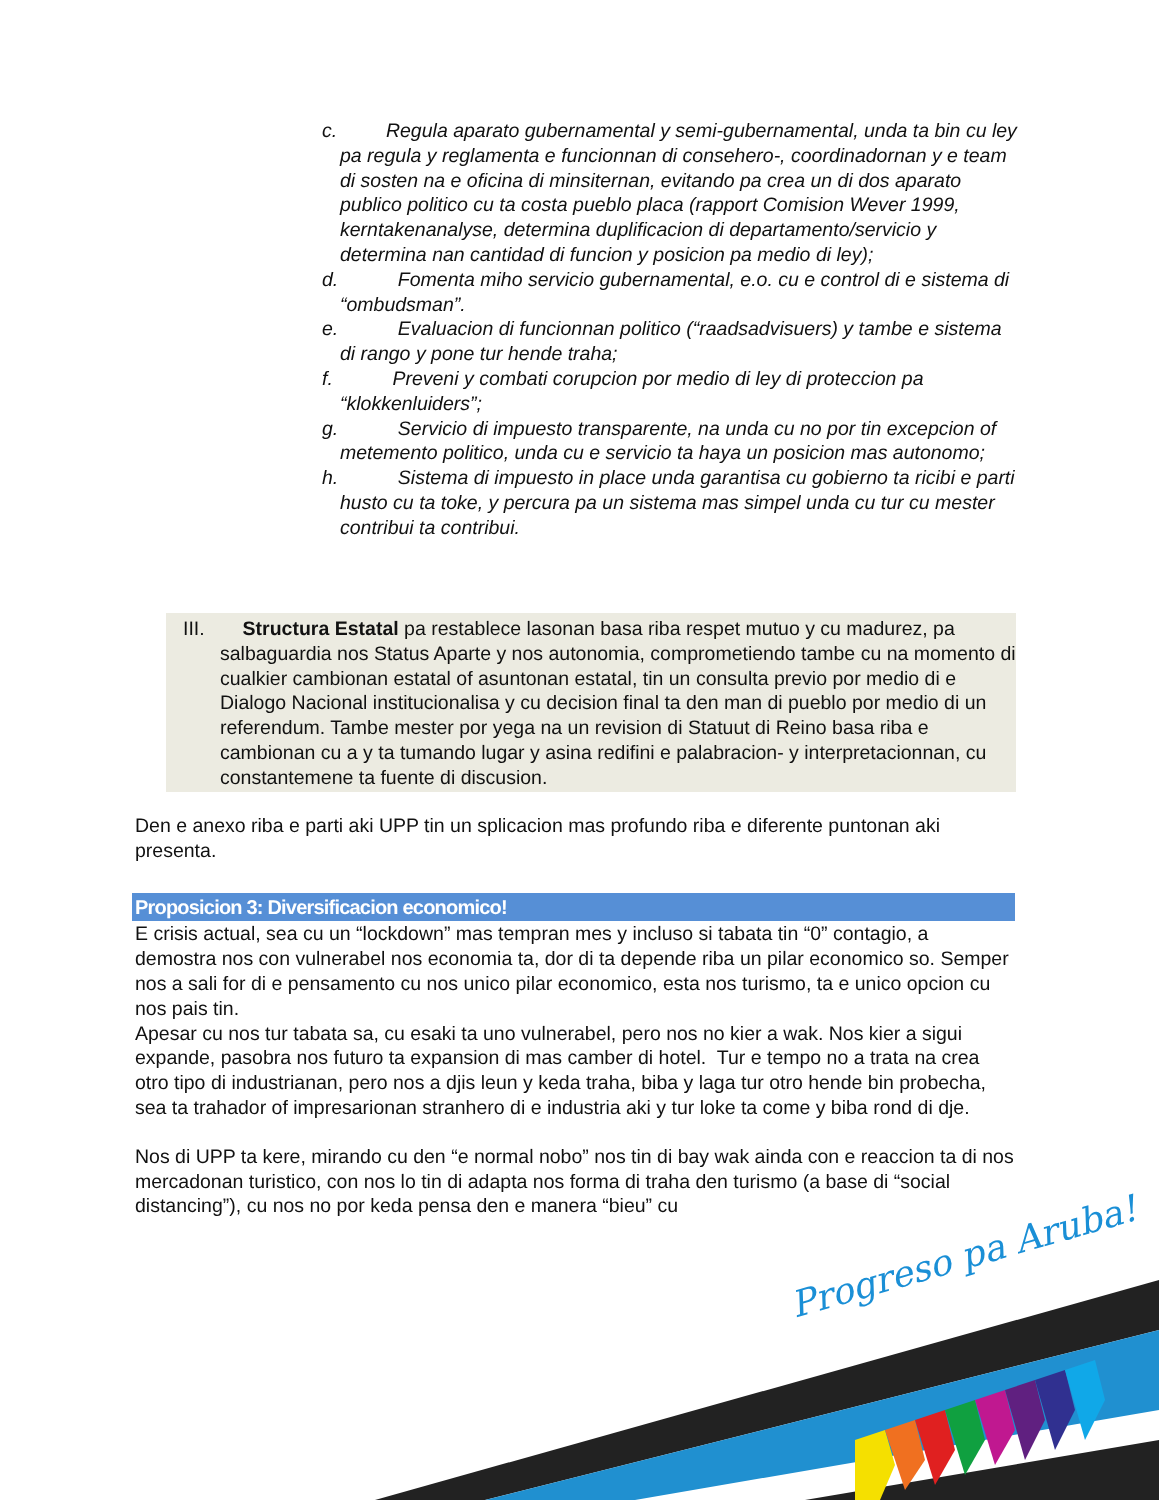c. Regula aparato gubernamental y semi-gubernamental, unda ta bin cu ley pa regula y reglamenta e funcionnan di consehero-, coordinadornan y e team di sosten na e oficina di minsiternan, evitando pa crea un di dos aparato publico politico cu ta costa pueblo placa (rapport Comision Wever 1999, kerntakenanalyse, determina duplificacion di departamento/servicio y determina nan cantidad di funcion y posicion pa medio di ley);
d. Fomenta miho servicio gubernamental, e.o. cu e control di e sistema di “ombudsman”.
e. Evaluacion di funcionnan politico (“raadsadvisuers) y tambe e sistema di rango y pone tur hende traha;
f. Preveni y combati corupcion por medio di ley di proteccion pa “klokkenluiders”;
g. Servicio di impuesto transparente, na unda cu no por tin excepcion of metemento politico, unda cu e servicio ta haya un posicion mas autonomo;
h. Sistema di impuesto in place unda garantisa cu gobierno ta ricibi e parti husto cu ta toke, y percura pa un sistema mas simpel unda cu tur cu mester contribui ta contribui.
III. Structura Estatal pa restablece lasonan basa riba respet mutuo y cu madurez, pa salbaguardia nos Status Aparte y nos autonomia, comprometiendo tambe cu na momento di cualkier cambionan estatal of asuntonan estatal, tin un consulta previo por medio di e Dialogo Nacional institucionalisa y cu decision final ta den man di pueblo por medio di un referendum. Tambe mester por yega na un revision di Statuut di Reino basa riba e cambionan cu a y ta tumando lugar y asina redifini e palabracion- y interpretacionnan, cu constantemene ta fuente di discusion.
Den e anexo riba e parti aki UPP tin un splicacion mas profundo riba e diferente puntonan aki presenta.
Proposicion 3: Diversificacion economico!
E crisis actual, sea cu un “lockdown” mas tempran mes y incluso si tabata tin “0” contagio, a demostra nos con vulnerabel nos economia ta, dor di ta depende riba un pilar economico so. Semper nos a sali for di e pensamento cu nos unico pilar economico, esta nos turismo, ta e unico opcion cu nos pais tin.
Apesar cu nos tur tabata sa, cu esaki ta uno vulnerabel, pero nos no kier a wak. Nos kier a sigui expande, pasobra nos futuro ta expansion di mas camber di hotel. Tur e tempo no a trata na crea otro tipo di industrianan, pero nos a djis leun y keda traha, biba y laga tur otro hende bin probecha, sea ta trahador of impresarionan stranhero di e industria aki y tur loke ta come y biba rond di dje.
Nos di UPP ta kere, mirando cu den “e normal nobo” nos tin di bay wak ainda con e reaccion ta di nos mercadonan turistico, con nos lo tin di adapta nos forma di traha den turismo (a base di “social distancing”), cu nos no por keda pensa den e manera “bieu” cu
Progreso pa Aruba!